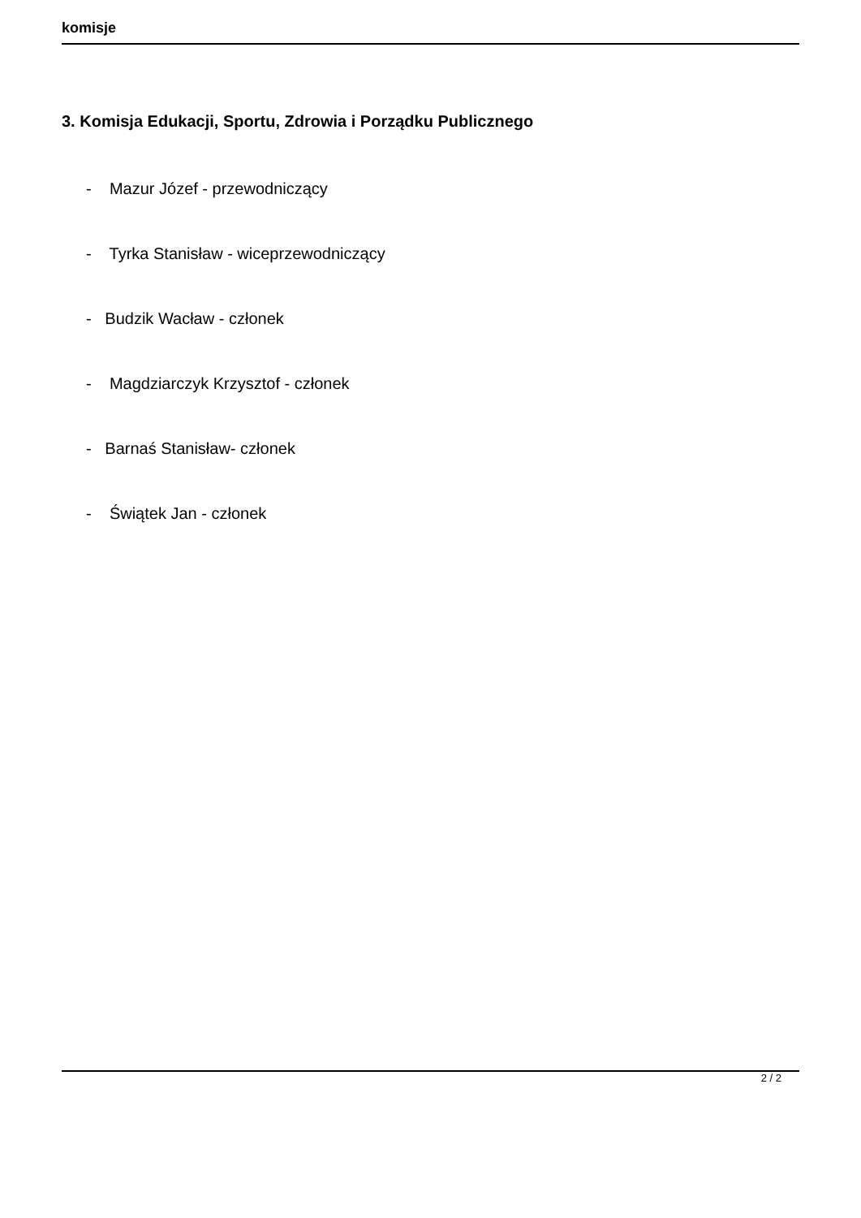komisje
3. Komisja Edukacji, Sportu, Zdrowia i Porządku Publicznego
- Mazur Józef - przewodniczący
- Tyrka Stanisław - wiceprzewodniczący
- Budzik Wacław - członek
- Magdziarczyk Krzysztof - członek
- Barnaś Stanisław- członek
- Świątek Jan - członek
2 / 2